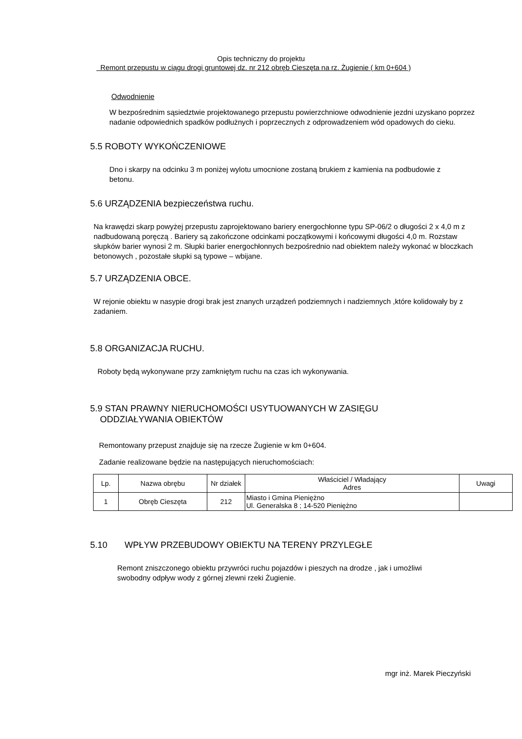Opis techniczny do projektu
Remont przepustu w ciągu drogi gruntowej dz. nr 212 obręb Cieszęta na rz. Żugienie ( km 0+604 )
Odwodnienie
W bezpośrednim sąsiedztwie projektowanego przepustu powierzchniowe odwodnienie jezdni uzyskano poprzez nadanie odpowiednich spadków podłużnych i poprzecznych z odprowadzeniem wód opadowych do cieku.
5.5 ROBOTY WYKOŃCZENIOWE
Dno i skarpy na odcinku 3 m poniżej wylotu umocnione zostaną brukiem z kamienia na podbudowie z betonu.
5.6 URZĄDZENIA bezpieczeństwa ruchu.
Na krawędzi skarp powyżej przepustu zaprojektowano bariery energochłonne typu SP-06/2 o długości 2 x 4,0 m z nadbudowaną poręczą . Bariery są zakończone odcinkami początkowymi i końcowymi długości 4,0 m. Rozstaw słupków barier wynosi 2 m. Słupki barier energochłonnych bezpośrednio nad obiektem należy wykonać w bloczkach betonowych , pozostałe słupki są typowe – wbijane.
5.7 URZĄDZENIA OBCE.
W rejonie obiektu w nasypie drogi brak jest znanych urządzeń podziemnych i nadziemnych ,które kolidowały by z zadaniem.
5.8 ORGANIZACJA RUCHU.
Roboty będą wykonywane przy zamkniętym ruchu na czas ich wykonywania.
5.9 STAN PRAWNY NIERUCHOMOŚCI USYTUOWANYCH W ZASIĘGU
ODDZIAŁYWANIA OBIEKTÓW
Remontowany przepust znajduje się na rzecze Żugienie w km 0+604.
Zadanie realizowane będzie na następujących nieruchomościach:
| Lp. | Nazwa obrębu | Nr działek | Właściciel / Władający Adres | Uwagi |
| 1 | Obręb Cieszęta | 212 | Miasto i Gmina Pieniężno Ul. Generalska 8 ; 14-520 Pieniężno | |
5.10 WPŁYW PRZEBUDOWY OBIEKTU NA TERENY PRZYLEGŁE
Remont zniszczonego obiektu przywróci ruchu pojazdów i pieszych na drodze , jak i umożliwi swobodny odpływ wody z górnej zlewni rzeki Żugienie.
mgr inż. Marek Pieczyński